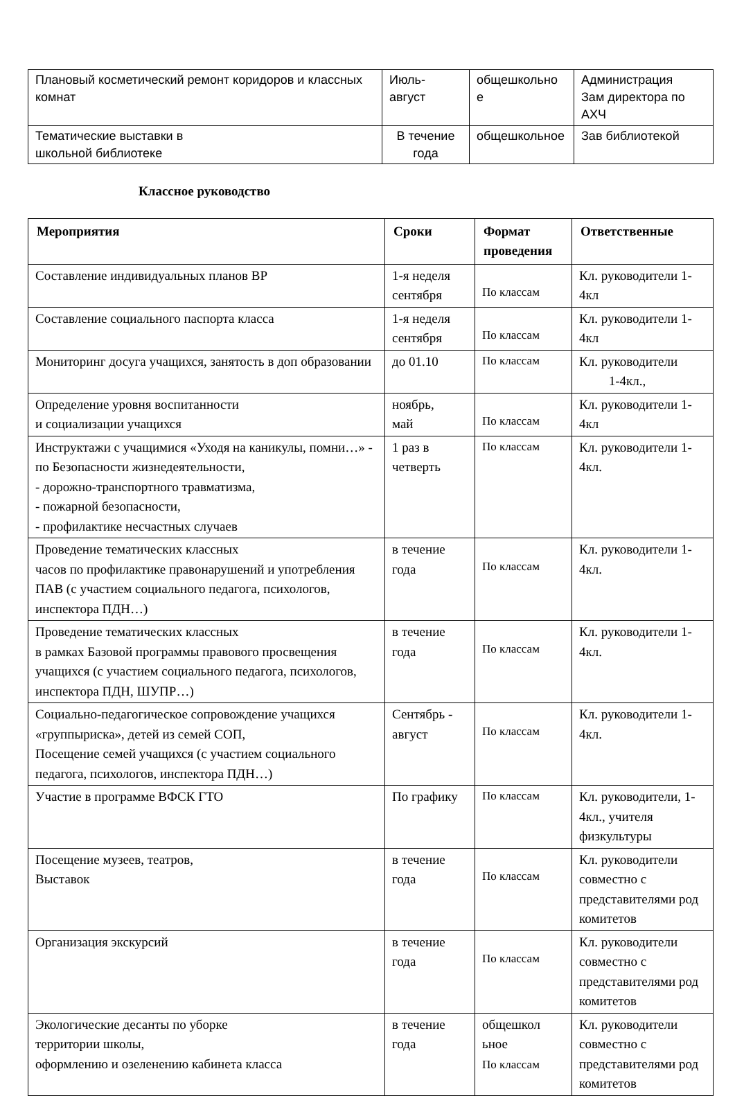| Плановый косметический ремонт коридоров и классных комнат | Июль- август | общешкольно е | Администрация Зам директора по АХЧ |
| Тематические выставки в школьной библиотеке | В течение года | общешкольное | Зав библиотекой |
Классное руководство
| Мероприятия | Сроки | Формат проведения | Ответственные |
| --- | --- | --- | --- |
| Составление индивидуальных планов ВР | 1-я неделя сентября | По классам | Кл. руководители 1-4кл |
| Составление социального паспорта класса | 1-я неделя сентября | По классам | Кл. руководители 1-4кл |
| Мониторинг досуга учащихся, занятость в доп образовании | до 01.10 | По классам | Кл. руководители 1-4кл., |
| Определение уровня воспитанности и социализации учащихся | ноябрь, май | По классам | Кл. руководители 1-4кл |
| Инструктажи с учащимися «Уходя на каникулы, помни…» - по Безопасности жизнедеятельности, - дорожно-транспортного травматизма, - пожарной безопасности, - профилактике несчастных случаев | 1 раз в четверть | По классам | Кл. руководители 1-4кл. |
| Проведение тематических классных часов по профилактике правонарушений и употребления ПАВ (с участием социального педагога, психологов, инспектора ПДН…) | в течение года | По классам | Кл. руководители 1-4кл. |
| Проведение тематических классных в рамках Базовой программы правового просвещения учащихся (с участием социального педагога, психологов, инспектора ПДН, ШУПР…) | в течение года | По классам | Кл. руководители 1-4кл. |
| Социально-педагогическое сопровождение учащихся «группыриска», детей из семей СОП, Посещение семей учащихся (с участием социального педагога, психологов, инспектора ПДН…) | Сентябрь - август | По классам | Кл. руководители 1-4кл. |
| Участие в программе ВФСК ГТО | По графику | По классам | Кл. руководители, 1-4кл., учителя физкультуры |
| Посещение музеев, театров, Выставок | в течение года | По классам | Кл. руководители совместно с представителями род комитетов |
| Организация экскурсий | в течение года | По классам | Кл. руководители совместно с представителями род комитетов |
| Экологические десанты по уборке территории школы, оформлению и озеленению кабинета класса | в течение года | общешкол ьное По классам | Кл. руководители совместно с представителями род комитетов |